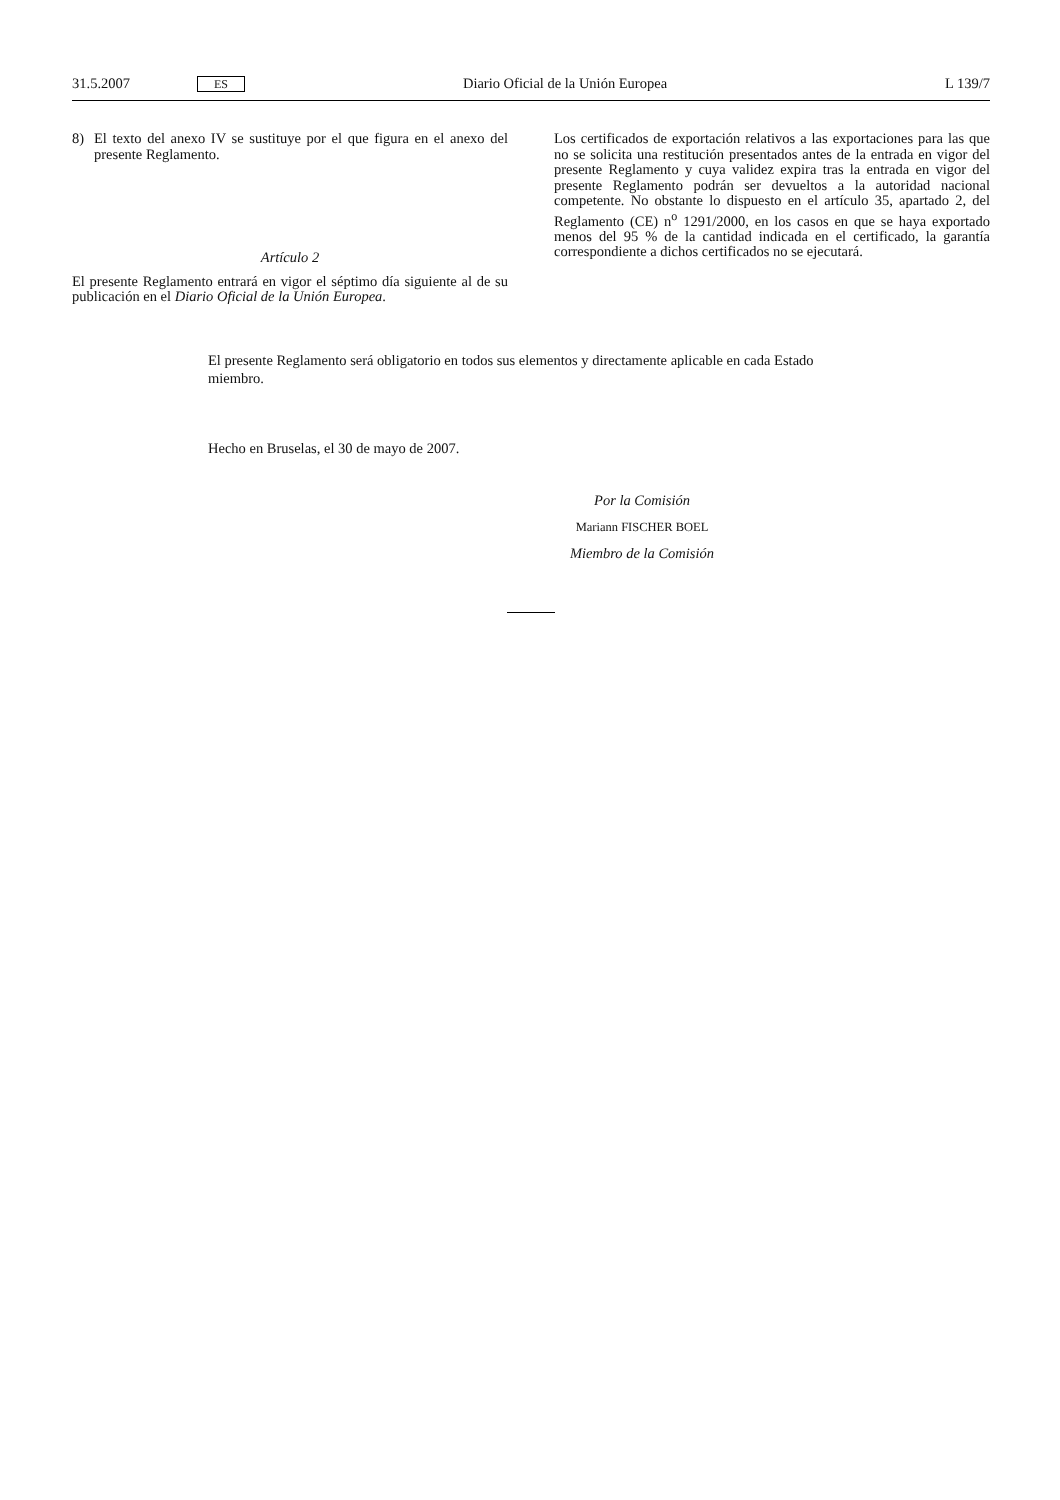31.5.2007
ES
Diario Oficial de la Unión Europea
L 139/7
8) El texto del anexo IV se sustituye por el que figura en el anexo del presente Reglamento.
Artículo 2
El presente Reglamento entrará en vigor el séptimo día siguiente al de su publicación en el Diario Oficial de la Unión Europea.
Los certificados de exportación relativos a las exportaciones para las que no se solicita una restitución presentados antes de la entrada en vigor del presente Reglamento y cuya validez expira tras la entrada en vigor del presente Reglamento podrán ser devueltos a la autoridad nacional competente. No obstante lo dispuesto en el artículo 35, apartado 2, del Reglamento (CE) n<sup>o</sup> 1291/2000, en los casos en que se haya exportado menos del 95 % de la cantidad indicada en el certificado, la garantía correspondiente a dichos certificados no se ejecutará.
El presente Reglamento será obligatorio en todos sus elementos y directamente aplicable en cada Estado miembro.
Hecho en Bruselas, el 30 de mayo de 2007.
Por la Comisión
Mariann FISCHER BOEL
Miembro de la Comisión